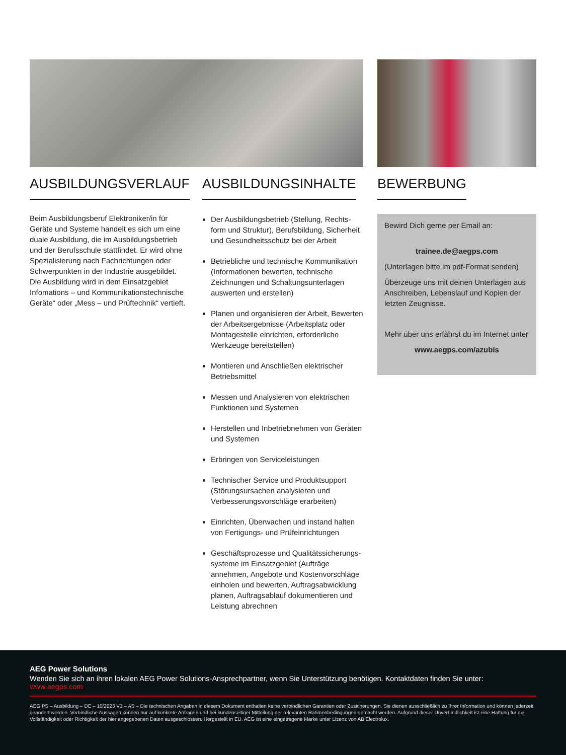AUSBILDUNGSVERLAUF
Beim Ausbildungsberuf Elektroniker/in für Geräte und Systeme handelt es sich um eine duale Ausbildung, die im Ausbildungsbetrieb und der Berufsschule stattfindet. Er wird ohne Spezialisierung nach Fachrichtungen oder Schwerpunkten in der Industrie ausgebildet. Die Ausbildung wird in dem Einsatzgebiet Infomations – und Kommunikationstechnische Geräte“ oder „Mess – und Prüftechnik“ vertieft.
AUSBILDUNGSINHALTE
Der Ausbildungsbetrieb (Stellung, Rechts­form und Struktur), Berufsbildung, Sicherheit und Gesundheitsschutz bei der Arbeit
Betriebliche und technische Kommunikation (Informationen bewerten, technische Zeichnungen und Schaltungsunterlagen auswerten und erstellen)
Planen und organisieren der Arbeit, Bewer­ten der Arbeitsergebnisse (Arbeitsplatz oder Montagestelle einrichten, erforderliche Werkzeuge bereitstellen)
Montieren und Anschließen elektrischer Betriebsmittel
Messen und Analysieren von elektrischen Funktionen und Systemen
Herstellen und Inbetriebnehmen von Geräten und Systemen
Erbringen von Serviceleistungen
Technischer Service und Produktsupport (Störungsursachen analysieren und Verbesserungsvorschläge erarbeiten)
Einrichten, Überwachen und instand halten von Fertigungs- und Prüfeinrichtungen
Geschäftsprozesse und Qualitätssicherungs­systeme im Einsatzgebiet (Aufträge annehmen, Angebote und Kostenvorschläge einholen und bewerten, Auftragsabwicklung planen, Auftragsablauf dokumentieren und Leistung abrechnen
BEWERBUNG
Bewird Dich gerne per Email an:
trainee.de@aegps.com
(Unterlagen bitte im pdf-Format senden)
Überzeuge uns mit deinen Unterlagen aus Anschreiben, Lebenslauf und Kopien der letzten Zeugnisse.
Mehr über uns erfährst du im Internet unter
www.aegps.com/azubis
AEG Power Solutions
Wenden Sie sich an ihren lokalen AEG Power Solutions-Ansprechpartner, wenn Sie Unterstützung benötigen. Kontaktdaten finden Sie unter: www.aegps.com
AEG PS – Ausbildung – DE – 10/2023 V3 – AS – Die technischen Angaben in diesem Dokument enthalten keine verbindlichen Garantien oder Zusicherungen. Sie dienen ausschließlich zu Ihrer Information und können jederzeit geändert werden. Verbindliche Aussagen können nur auf konkrete Anfragen und bei kundenseitiger Mitteilung der relevanten Rahmenbedingungen gemacht werden. Aufgrund dieser Unverbindlichkeit ist eine Haftung für die Vollständigkeit oder Richtigkeit der hier angegebenen Daten ausgeschlossen. Hergestellt in EU. AEG ist eine eingetragene Marke unter Lizenz von AB Electrolux.